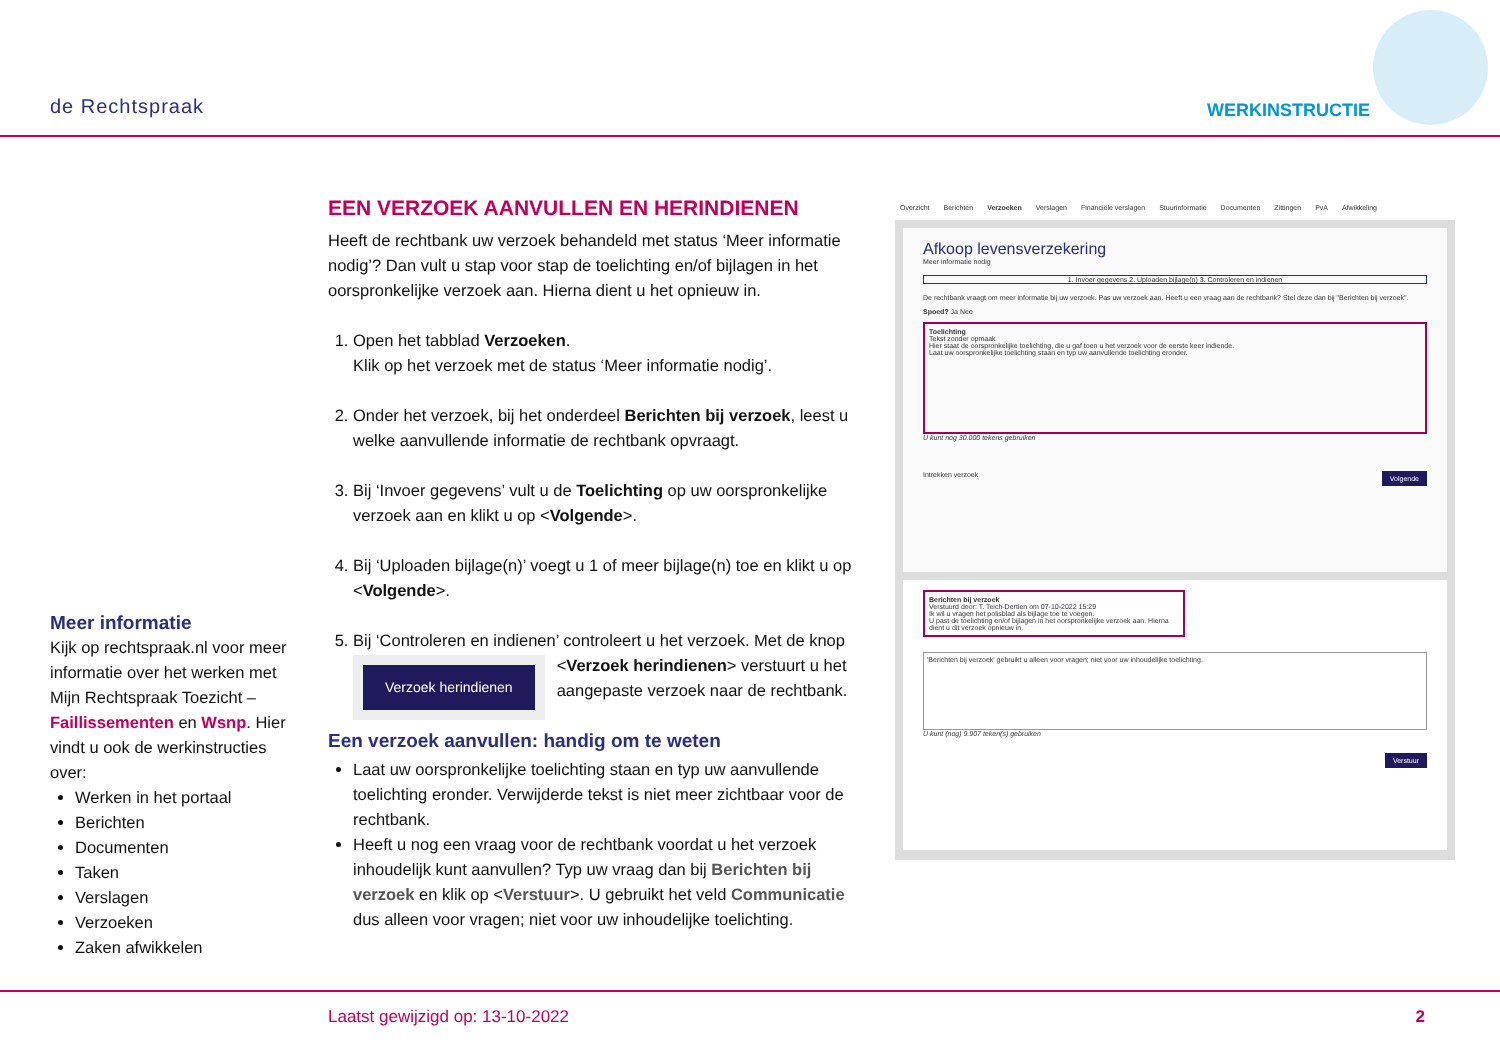de Rechtspraak WERKINSTRUCTIE
EEN VERZOEK AANVULLEN EN HERINDIENEN
Heeft de rechtbank uw verzoek behandeld met status ‘Meer informatie nodig’? Dan vult u stap voor stap de toelichting en/of bijlagen in het oorspronkelijke verzoek aan. Hierna dient u het opnieuw in.
1. Open het tabblad Verzoeken.
Klik op het verzoek met de status ‘Meer informatie nodig’.
2. Onder het verzoek, bij het onderdeel Berichten bij verzoek, leest u welke aanvullende informatie de rechtbank opvraagt.
3. Bij ‘Invoer gegevens’ vult u de Toelichting op uw oorspronkelijke verzoek aan en klikt u op <Volgende>.
4. Bij ‘Uploaden bijlage(n)’ voegt u 1 of meer bijlage(n) toe en klikt u op <Volgende>.
5. Bij ‘Controleren en indienen’ controleert u het verzoek. Met de
Verzoek herindienen
knop <Verzoek herindienen> verstuurt u het aangepaste verzoek naar de rechtbank.
Een verzoek aanvullen: handig om te weten
Laat uw oorspronkelijke toelichting staan en typ uw aanvullende toelichting eronder. Verwijderde tekst is niet meer zichtbaar voor de rechtbank.
Heeft u nog een vraag voor de rechtbank voordat u het verzoek inhoudelijk kunt aanvullen? Typ uw vraag dan bij Berichten bij verzoek en klik op <Verstuur>. U gebruikt het veld Communicatie dus alleen voor vragen; niet voor uw inhoudelijke toelichting.
Meer informatie
Kijk op rechtspraak.nl voor meer informatie over het werken met Mijn Rechtspraak Toezicht – Faillissementen en Wsnp. Hier vindt u ook de werkinstructies over:
Werken in het portaal
Berichten
Documenten
Taken
Verslagen
Verzoeken
Zaken afwikkelen
Overzicht Berichten Verzoeken Verslagen Financiële verslagen Stuurinformatie Documenten Zittingen PvA Afwikkeling
Afkoop levensverzekering
Meer informatie nodig
1. Invoer gegevens 2. Uploaden bijlage(n) 3. Controleren en indienen
De rechtbank vraagt om meer informatie bij uw verzoek. Pas uw verzoek aan. Heeft u een vraag aan de rechtbank? Stel deze dan bij "Berichten bij verzoek".
Spoed? Ja Nee
Toelichting
Tekst zonder opmaak
Hier staat de oorspronkelijke toelichting, die u gaf toen u het verzoek voor de eerste keer indiende.
Laat uw oorspronkelijke toelichting staan en typ uw aanvullende toelichting eronder.
U kunt nog 30.000 tekens gebruiken
Intrekken verzoek Volgende
Berichten bij verzoek
Verstuurd door: T. Teich-Dertien om 07-10-2022 15:29
Ik wil u vragen het polisblad als bijlage toe te voegen.
U past de toelichting en/of bijlagen in het oorspronkelijke verzoek aan. Hierna dient u dit verzoek opnieuw in.
'Berichten bij verzoek' gebruikt u alleen voor vragen; niet voor uw inhoudelijke toelichting.
U kunt (nog) 9.907 teken(s) gebruiken
Verstuur
Laatst gewijzigd op: 13-10-2022 2